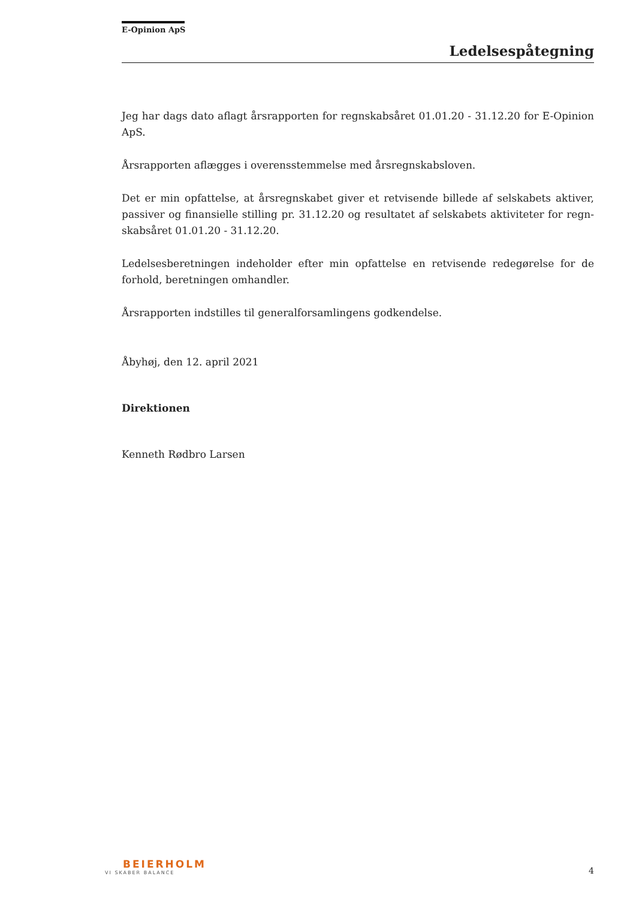E-Opinion ApS
Ledelsespåtegning
Jeg har dags dato aflagt årsrapporten for regnskabsåret 01.01.20 - 31.12.20 for E-Opinion ApS.
Årsrapporten aflægges i overensstemmelse med årsregnskabsloven.
Det er min opfattelse, at årsregnskabet giver et retvisende billede af selskabets aktiver, passiver og finansielle stilling pr. 31.12.20 og resultatet af selskabets aktiviteter for regn-skabsåret 01.01.20 - 31.12.20.
Ledelsesberetningen indeholder efter min opfattelse en retvisende redegørelse for de forhold, beretningen omhandler.
Årsrapporten indstilles til generalforsamlingens godkendelse.
Åbyhøj, den 12. april 2021
Direktionen
Kenneth Rødbro Larsen
BEIERHOLM
VI SKABER BALANCE
4